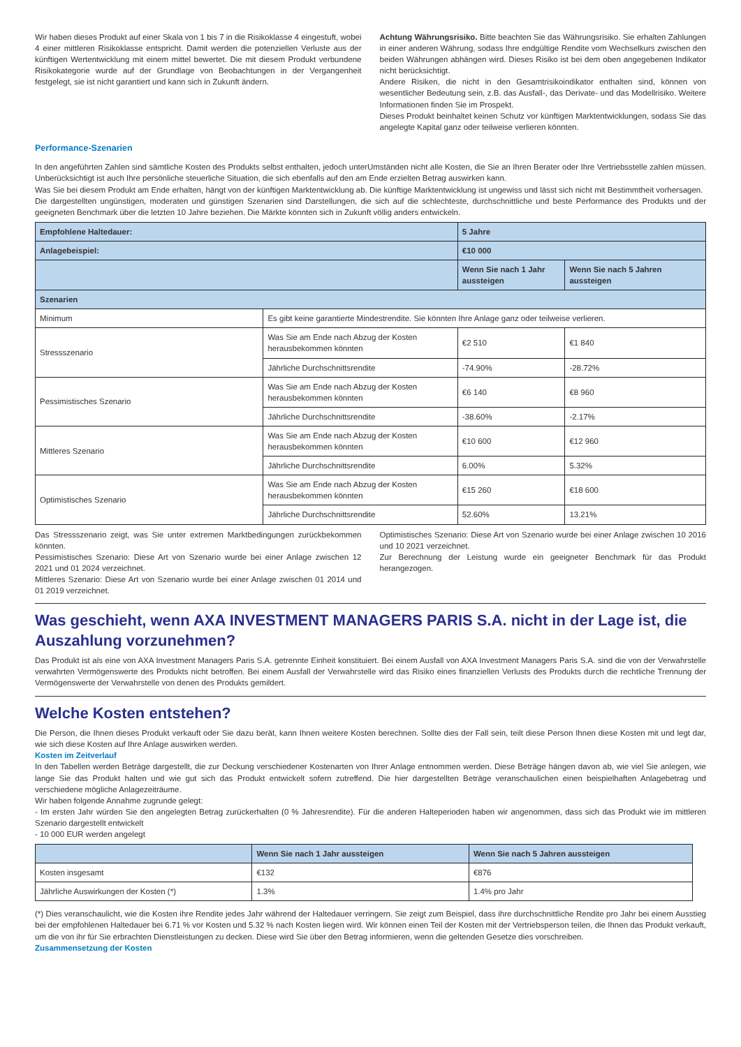Wir haben dieses Produkt auf einer Skala von 1 bis 7 in die Risikoklasse 4 eingestuft, wobei 4 einer mittleren Risikoklasse entspricht. Damit werden die potenziellen Verluste aus der künftigen Wertentwicklung mit einem mittel bewertet. Die mit diesem Produkt verbundene Risikokategorie wurde auf der Grundlage von Beobachtungen in der Vergangenheit festgelegt, sie ist nicht garantiert und kann sich in Zukunft ändern.
Achtung Währungsrisiko. Bitte beachten Sie das Währungsrisiko. Sie erhalten Zahlungen in einer anderen Währung, sodass Ihre endgültige Rendite vom Wechselkurs zwischen den beiden Währungen abhängen wird. Dieses Risiko ist bei dem oben angegebenen Indikator nicht berücksichtigt.
Andere Risiken, die nicht in den Gesamtrisikoindikator enthalten sind, können von wesentlicher Bedeutung sein, z.B. das Ausfall-, das Derivate- und das Modellrisiko. Weitere Informationen finden Sie im Prospekt.
Dieses Produkt beinhaltet keinen Schutz vor künftigen Marktentwicklungen, sodass Sie das angelegte Kapital ganz oder teilweise verlieren könnten.
Performance-Szenarien
In den angeführten Zahlen sind sämtliche Kosten des Produkts selbst enthalten, jedoch unterUmständen nicht alle Kosten, die Sie an Ihren Berater oder Ihre Vertriebsstelle zahlen müssen. Unberücksichtigt ist auch Ihre persönliche steuerliche Situation, die sich ebenfalls auf den am Ende erzielten Betrag auswirken kann.
Was Sie bei diesem Produkt am Ende erhalten, hängt von der künftigen Marktentwicklung ab. Die künftige Marktentwicklung ist ungewiss und lässt sich nicht mit Bestimmtheit vorhersagen.
Die dargestellten ungünstigen, moderaten und günstigen Szenarien sind Darstellungen, die sich auf die schlechteste, durchschnittliche und beste Performance des Produkts und der geeigneten Benchmark über die letzten 10 Jahre beziehen. Die Märkte könnten sich in Zukunft völlig anders entwickeln.
| Empfohlene Haltedauer: | | 5 Jahre | |
| --- | --- | --- | --- |
| Anlagebeispiel: | | €10 000 | |
| | | Wenn Sie nach 1 Jahr aussteigen | Wenn Sie nach 5 Jahren aussteigen |
| Szenarien | | | |
| Minimum | Es gibt keine garantierte Mindestrendite. Sie könnten Ihre Anlage ganz oder teilweise verlieren. | | |
| Stressszenario | Was Sie am Ende nach Abzug der Kosten herausbekommen könnten | €2 510 | €1 840 |
| | Jährliche Durchschnittsrendite | -74.90% | -28.72% |
| Pessimistisches Szenario | Was Sie am Ende nach Abzug der Kosten herausbekommen könnten | €6 140 | €8 960 |
| | Jährliche Durchschnittsrendite | -38.60% | -2.17% |
| Mittleres Szenario | Was Sie am Ende nach Abzug der Kosten herausbekommen könnten | €10 600 | €12 960 |
| | Jährliche Durchschnittsrendite | 6.00% | 5.32% |
| Optimistisches Szenario | Was Sie am Ende nach Abzug der Kosten herausbekommen könnten | €15 260 | €18 600 |
| | Jährliche Durchschnittsrendite | 52.60% | 13.21% |
Das Stressszenario zeigt, was Sie unter extremen Marktbedingungen zurückbekommen könnten.
Pessimistisches Szenario: Diese Art von Szenario wurde bei einer Anlage zwischen 12 2021 und 01 2024 verzeichnet.
Mittleres Szenario: Diese Art von Szenario wurde bei einer Anlage zwischen 01 2014 und 01 2019 verzeichnet.
Optimistisches Szenario: Diese Art von Szenario wurde bei einer Anlage zwischen 10 2016 und 10 2021 verzeichnet.
Zur Berechnung der Leistung wurde ein geeigneter Benchmark für das Produkt herangezogen.
Was geschieht, wenn AXA INVESTMENT MANAGERS PARIS S.A. nicht in der Lage ist, die Auszahlung vorzunehmen?
Das Produkt ist als eine von AXA Investment Managers Paris S.A. getrennte Einheit konstituiert. Bei einem Ausfall von AXA Investment Managers Paris S.A. sind die von der Verwahrstelle verwahrten Vermögenswerte des Produkts nicht betroffen. Bei einem Ausfall der Verwahrstelle wird das Risiko eines finanziellen Verlusts des Produkts durch die rechtliche Trennung der Vermögenswerte der Verwahrstelle von denen des Produkts gemildert.
Welche Kosten entstehen?
Die Person, die Ihnen dieses Produkt verkauft oder Sie dazu berät, kann Ihnen weitere Kosten berechnen. Sollte dies der Fall sein, teilt diese Person Ihnen diese Kosten mit und legt dar, wie sich diese Kosten auf Ihre Anlage auswirken werden.
Kosten im Zeitverlauf
In den Tabellen werden Beträge dargestellt, die zur Deckung verschiedener Kostenarten von Ihrer Anlage entnommen werden. Diese Beträge hängen davon ab, wie viel Sie anlegen, wie lange Sie das Produkt halten und wie gut sich das Produkt entwickelt sofern zutreffend. Die hier dargestellten Beträge veranschaulichen einen beispielhaften Anlagebetrag und verschiedene mögliche Anlagezeiträume.
Wir haben folgende Annahme zugrunde gelegt:
- Im ersten Jahr würden Sie den angelegten Betrag zurückerhalten (0 % Jahresrendite). Für die anderen Halteperioden haben wir angenommen, dass sich das Produkt wie im mittleren Szenario dargestellt entwickelt
- 10 000 EUR werden angelegt
| | Wenn Sie nach 1 Jahr aussteigen | Wenn Sie nach 5 Jahren aussteigen |
| --- | --- | --- |
| Kosten insgesamt | €132 | €876 |
| Jährliche Auswirkungen der Kosten (*) | 1.3% | 1.4% pro Jahr |
(*) Dies veranschaulicht, wie die Kosten ihre Rendite jedes Jahr während der Haltedauer verringern. Sie zeigt zum Beispiel, dass ihre durchschnittliche Rendite pro Jahr bei einem Ausstieg bei der empfohlenen Haltedauer bei 6.71 % vor Kosten und 5.32 % nach Kosten liegen wird. Wir können einen Teil der Kosten mit der Vertriebsperson teilen, die Ihnen das Produkt verkauft, um die von ihr für Sie erbrachten Dienstleistungen zu decken. Diese wird Sie über den Betrag informieren, wenn die geltenden Gesetze dies vorschreiben.
Zusammensetzung der Kosten